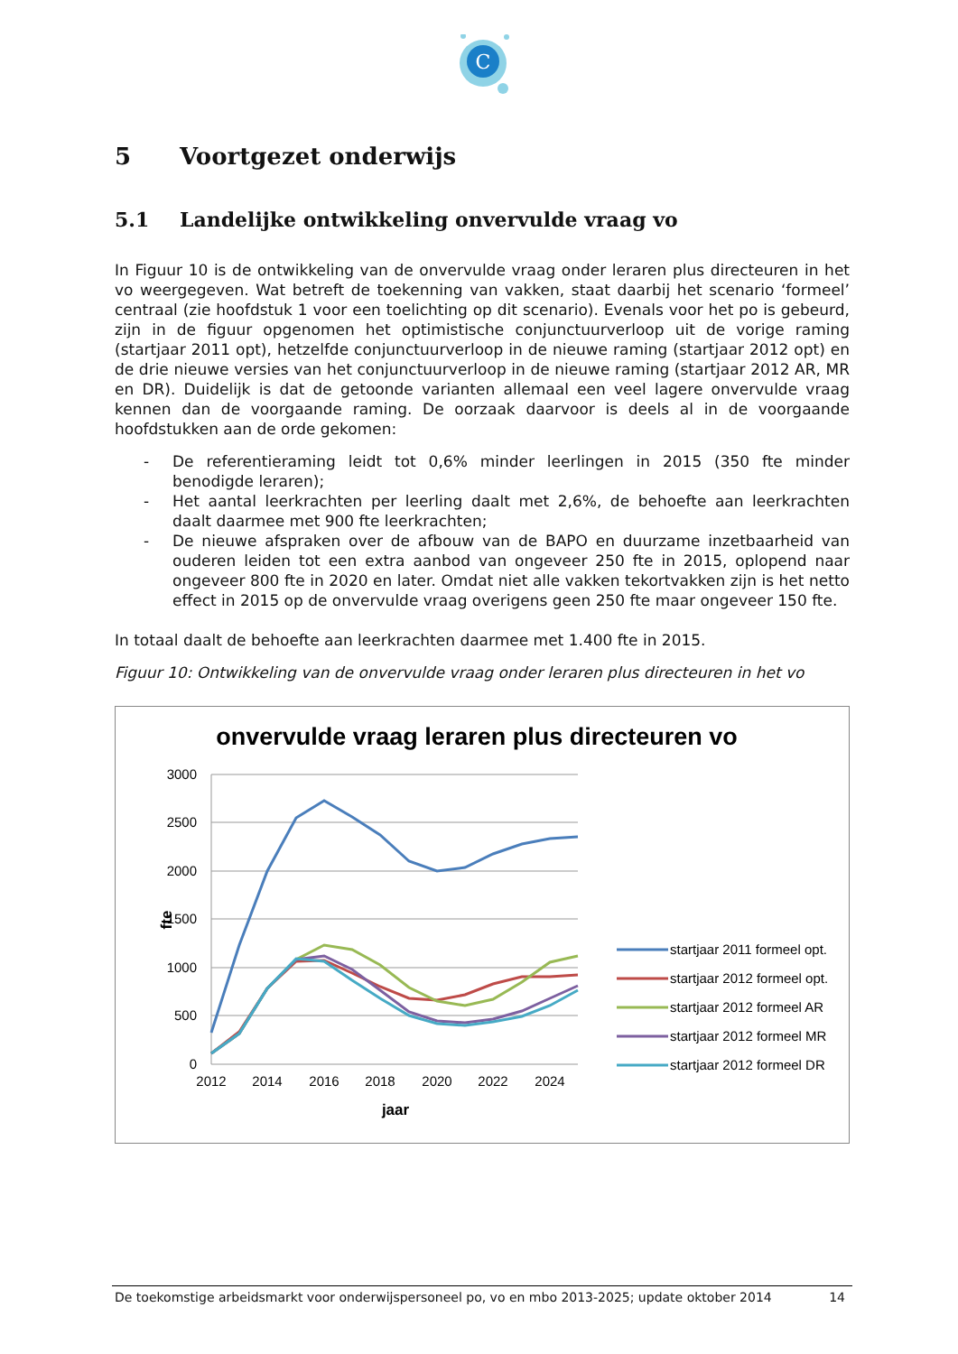C
5 Voortgezet onderwijs
5.1 Landelijke ontwikkeling onvervulde vraag vo
In Figuur 10 is de ontwikkeling van de onvervulde vraag onder leraren plus directeuren in het vo weergegeven. Wat betreft de toekenning van vakken, staat daarbij het scenario ‘formeel’ centraal (zie hoofdstuk 1 voor een toelichting op dit scenario). Evenals voor het po is gebeurd, zijn in de figuur opgenomen het optimistische conjunctuurverloop uit de vorige raming (startjaar 2011 opt), hetzelfde conjunctuurverloop in de nieuwe raming (startjaar 2012 opt) en de drie nieuwe versies van het conjunctuurverloop in de nieuwe raming (startjaar 2012 AR, MR en DR). Duidelijk is dat de getoonde varianten allemaal een veel lagere onvervulde vraag kennen dan de voorgaande raming. De oorzaak daarvoor is deels al in de voorgaande hoofdstukken aan de orde gekomen:
- De referentieraming leidt tot 0,6% minder leerlingen in 2015 (350 fte minder benodigde leraren);
- Het aantal leerkrachten per leerling daalt met 2,6%, de behoefte aan leerkrachten daalt daarmee met 900 fte leerkrachten;
- De nieuwe afspraken over de afbouw van de BAPO en duurzame inzetbaarheid van ouderen leiden tot een extra aanbod van ongeveer 250 fte in 2015, oplopend naar ongeveer 800 fte in 2020 en later. Omdat niet alle vakken tekortvakken zijn is het netto effect in 2015 op de onvervulde vraag overigens geen 250 fte maar ongeveer 150 fte.
In totaal daalt de behoefte aan leerkrachten daarmee met 1.400 fte in 2015.
Figuur 10: Ontwikkeling van de onvervulde vraag onder leraren plus directeuren in het vo
onvervulde vraag leraren plus directeuren vo
3000
2500
2000
1500
1000
500
0
2012
2014
2016
2018
2020
2022
2024
jaar
fte
startjaar 2011 formeel opt.
startjaar 2012 formeel opt.
startjaar 2012 formeel AR
startjaar 2012 formeel MR
startjaar 2012 formeel DR
De toekomstige arbeidsmarkt voor onderwijspersoneel po, vo en mbo 2013-2025; update oktober 2014 14